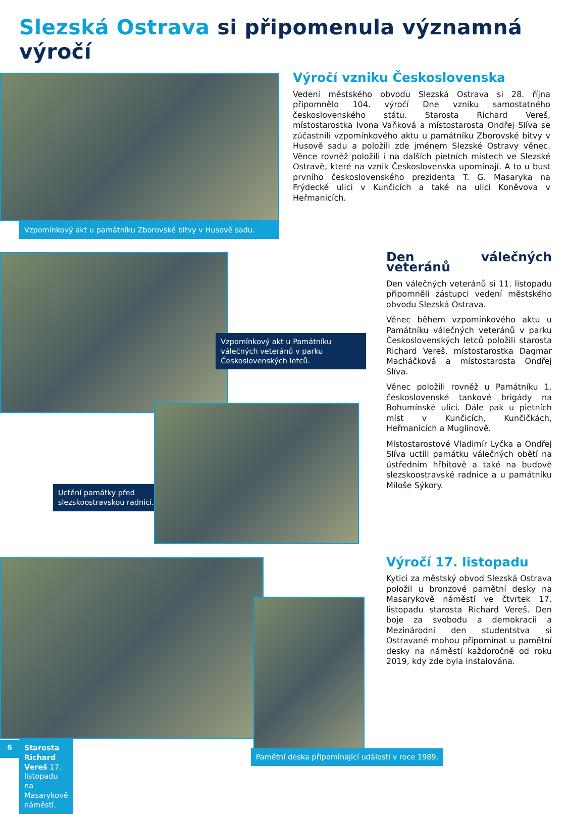Slezská Ostrava si připomenula významná výročí
Vzpomínkový akt u památníku Zborovské bitvy v Husově sadu.
Výročí vzniku Československa
Vedení městského obvodu Slezská Ostrava si 28. října připomnělo 104. výročí Dne vzniku samostatného československého státu. Starosta Richard Vereš, místostarostka Ivona Vaňková a místostarosta Ondřej Slíva se zúčastnili vzpomínkového aktu u památníku Zborovské bitvy v Husově sadu a položili zde jménem Slezské Ostravy věnec. Věnce rovněž položili i na dalších pietních místech ve Slezské Ostravě, které na vznik Československa upomínají. A to u bust prvního československého prezidenta T. G. Masaryka na Frýdecké ulici v Kunčicích a také na ulici Koněvova v Heřmanicích.
Vzpomínkový akt u Památníku válečných veteránů v parku Československých letců.
Uctění památky před slezskoostravskou radnicí.
Den válečných veteránů
Den válečných veteránů si 11. listopadu připomněli zástupci vedení městského obvodu Slezská Ostrava.
Věnec během vzpomínkového aktu u Památníku válečných veteránů v parku Československých letců položili starosta Richard Vereš, místostarostka Dagmar Macháčková a místostarosta Ondřej Slíva.
Věnec položili rovněž u Památníku 1. československé tankové brigády na Bohumínské ulici. Dále pak u pietních míst v Kunčicích, Kunčičkách, Heřmanicích a Muglinově.
Místostarostové Vladimír Lyčka a Ondřej Slíva uctili památku válečných obětí na ústředním hřbitově a také na budově slezskoostravské radnice a u památníku Miloše Sýkory.
Starosta Richard Vereš 17. listopadu na Masarykově náměstí.
Pamětní deska připomínající události v roce 1989.
Výročí 17. listopadu
Kytici za městský obvod Slezská Ostrava položil u bronzové pamětní desky na Masarykově náměstí ve čtvrtek 17. listopadu starosta Richard Vereš. Den boje za svobodu a demokracii a Mezinárodní den studentstva si Ostravané mohou připomínat u pamětní desky na náměstí každoročně od roku 2019, kdy zde byla instalována.
6